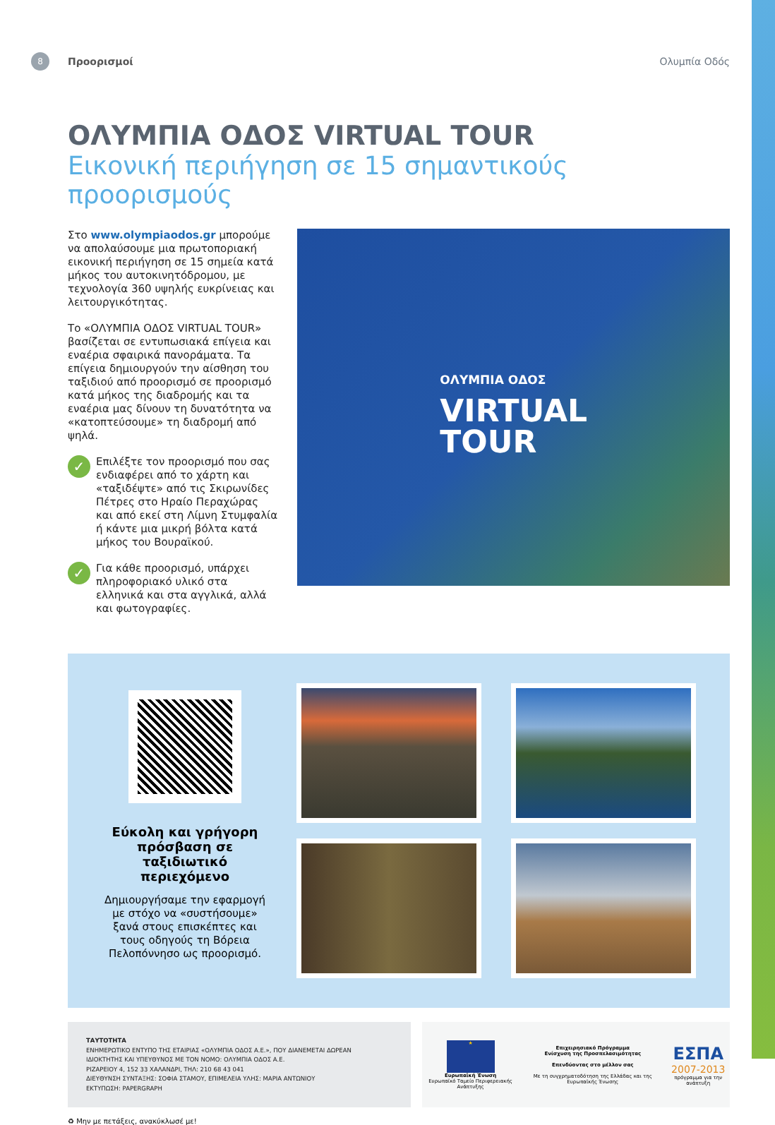8 Προορισμοί Ολυμπία Οδός
ΟΛΥΜΠΙΑ ΟΔΟΣ VIRTUAL TOUR
Εικονική περιήγηση σε 15 σημαντικούς προορισμούς
Στο www.olympiaodos.gr μπορούμε να απολαύσουμε μια πρωτοποριακή εικονική περιήγηση σε 15 σημεία κατά μήκος του αυτοκινητόδρομου, με τεχνολογία 360 υψηλής ευκρίνειας και λειτουργικότητας.
Το «ΟΛΥΜΠΙΑ ΟΔΟΣ VIRTUAL TOUR» βασίζεται σε εντυπωσιακά επίγεια και εναέρια σφαιρικά πανοράματα. Τα επίγεια δημιουργούν την αίσθηση του ταξιδιού από προορισμό σε προορισμό κατά μήκος της διαδρομής και τα εναέρια μας δίνουν τη δυνατότητα να «κατοπτεύσουμε» τη διαδρομή από ψηλά.
✓ Επιλέξτε τον προορισμό που σας ενδιαφέρει από το χάρτη και «ταξιδέψτε» από τις Σκιρωνίδες Πέτρες στο Ηραίο Περαχώρας και από εκεί στη Λίμνη Στυμφαλία ή κάντε μια μικρή βόλτα κατά μήκος του Βουραϊκού.
✓ Για κάθε προορισμό, υπάρχει πληροφοριακό υλικό στα ελληνικά και στα αγγλικά, αλλά και φωτογραφίες.
ΟΛΥΜΠΙΑ ΟΔΟΣ
VIRTUAL
TOUR
Εύκολη και γρήγορη πρόσβαση σε ταξιδιωτικό περιεχόμενο
Δημιουργήσαμε την εφαρμογή με στόχο να «συστήσουμε» ξανά στους επισκέπτες και τους οδηγούς τη Βόρεια Πελοπόννησο ως προορισμό.
ΤΑΥΤΟΤΗΤΑ
ΕΝΗΜΕΡΩΤΙΚΟ ΕΝΤΥΠΟ ΤΗΣ ΕΤΑΙΡΙΑΣ «ΟΛΥΜΠΙΑ ΟΔΟΣ Α.Ε.», ΠΟΥ ΔΙΑΝΕΜΕΤΑΙ ΔΩΡΕΑΝ
ΙΔΙΟΚΤΗΤΗΣ ΚΑΙ ΥΠΕΥΘΥΝΟΣ ΜΕ ΤΟΝ ΝΟΜΟ: ΟΛΥΜΠΙΑ ΟΔΟΣ Α.Ε.
ΡΙΖΑΡΕΙΟΥ 4, 152 33 ΧΑΛΑΝΔΡΙ, ΤΗΛ: 210 68 43 041
ΔΙΕΥΘΥΝΣΗ ΣΥΝΤΑΞΗΣ: ΣΟΦΙΑ ΣΤΑΜΟΥ, ΕΠΙΜΕΛΕΙΑ ΥΛΗΣ: ΜΑΡΙΑ ΑΝΤΩΝΙΟΥ
ΕΚΤΥΠΩΣΗ: PAPERGRAPH
★
Ευρωπαϊκή Ένωση
Ευρωπαϊκό Ταμείο Περιφερειακής Ανάπτυξης
Επιχειρησιακό Πρόγραμμα
Ενίσχυση της Προσπελασιμότητας
Επενδύοντας στο μέλλον σας
Με τη συγχρηματοδότηση της Ελλάδας και της Ευρωπαϊκής Ένωσης
ΕΣΠΑ
2007-2013
πρόγραμμα για την ανάπτυξη
♻ Μην με πετάξεις, ανακύκλωσέ με!